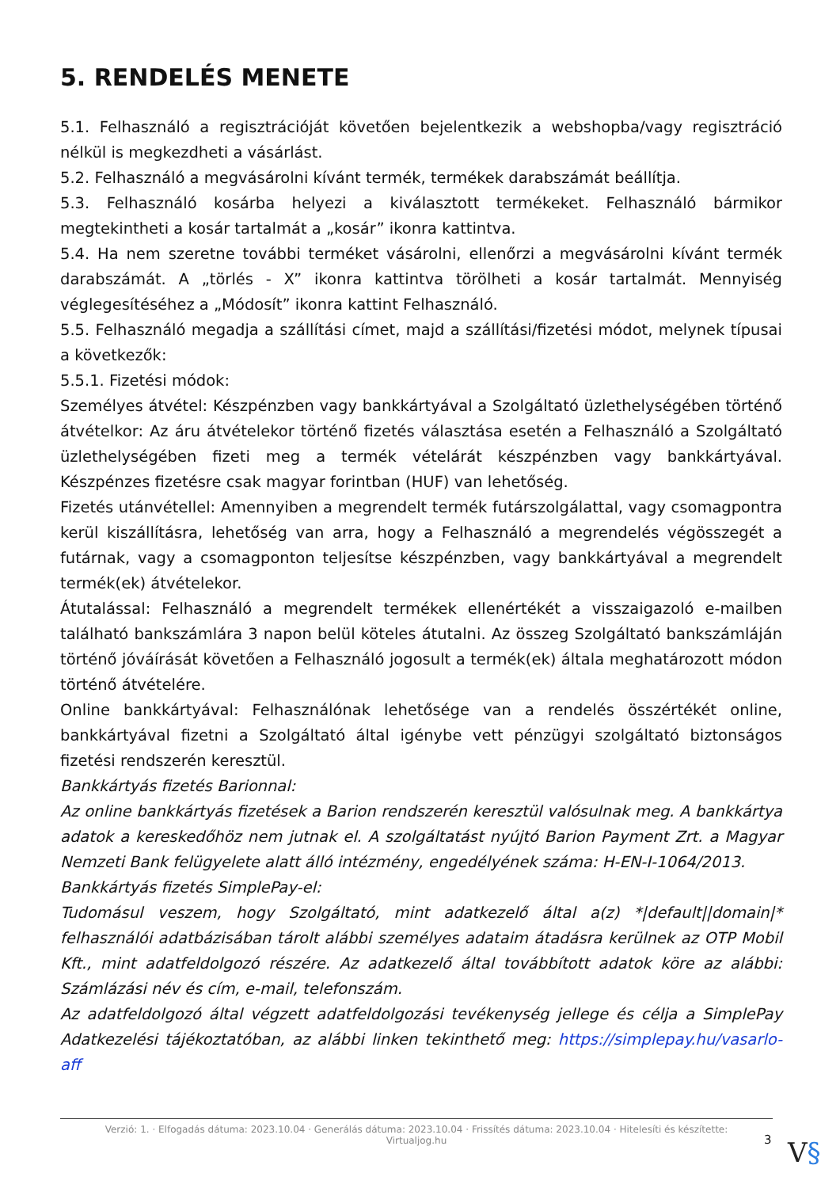5. RENDELÉS MENETE
5.1. Felhasználó a regisztrációját követően bejelentkezik a webshopba/vagy regisztráció nélkül is megkezdheti a vásárlást.
5.2. Felhasználó a megvásárolni kívánt termék, termékek darabszámát beállítja.
5.3. Felhasználó kosárba helyezi a kiválasztott termékeket. Felhasználó bármikor megtekintheti a kosár tartalmát a „kosár” ikonra kattintva.
5.4. Ha nem szeretne további terméket vásárolni, ellenőrzi a megvásárolni kívánt termék darabszámát. A „törlés - X” ikonra kattintva törölheti a kosár tartalmát. Mennyiség véglegesítéséhez a „Módosít” ikonra kattint Felhasználó.
5.5. Felhasználó megadja a szállítási címet, majd a szállítási/fizetési módot, melynek típusai a következők:
5.5.1. Fizetési módok:
Személyes átvétel: Készpénzben vagy bankkártyával a Szolgáltató üzlethelységében történő átvételkor: Az áru átvételekor történő fizetés választása esetén a Felhasználó a Szolgáltató üzlethelységében fizeti meg a termék vételárát készpénzben vagy bankkártyával. Készpénzes fizetésre csak magyar forintban (HUF) van lehetőség.
Fizetés utánvétellel: Amennyiben a megrendelt termék futárszolgálattal, vagy csomagpontra kerül kiszállításra, lehetőség van arra, hogy a Felhasználó a megrendelés végösszegét a futárnak, vagy a csomagponton teljesítse készpénzben, vagy bankkártyával a megrendelt termék(ek) átvételekor.
Átutalással: Felhasználó a megrendelt termékek ellenértékét a visszaigazoló e-mailben található bankszámlára 3 napon belül köteles átutalni. Az összeg Szolgáltató bankszámláján történő jóváírását követően a Felhasználó jogosult a termék(ek) általa meghatározott módon történő átvételére.
Online bankkártyával: Felhasználónak lehetősége van a rendelés összértékét online, bankkártyával fizetni a Szolgáltató által igénybe vett pénzügyi szolgáltató biztonságos fizetési rendszerén keresztül.
Bankkártyás fizetés Barionnal:
Az online bankkártyás fizetések a Barion rendszerén keresztül valósulnak meg. A bankkártya adatok a kereskedőhöz nem jutnak el. A szolgáltatást nyújtó Barion Payment Zrt. a Magyar Nemzeti Bank felügyelete alatt álló intézmény, engedélyének száma: H-EN-I-1064/2013.
Bankkártyás fizetés SimplePay-el:
Tudomásul veszem, hogy Szolgáltató, mint adatkezelő által a(z) *|default||domain|* felhasználói adatbázisában tárolt alábbi személyes adataim átadásra kerülnek az OTP Mobil Kft., mint adatfeldolgozó részére. Az adatkezelő által továbbított adatok köre az alábbi: Számlázási név és cím, e-mail, telefonszám.
Az adatfeldolgozó által végzett adatfeldolgozási tevékenység jellege és célja a SimplePay Adatkezelési tájékoztatóban, az alábbi linken tekinthető meg: https://simplepay.hu/vasarlo-aff
Verzió: 1. · Elfogadás dátuma: 2023.10.04 · Generálás dátuma: 2023.10.04 · Frissítés dátuma: 2023.10.04 · Hitelesíti és készítette:
Virtualjog.hu
3 V§